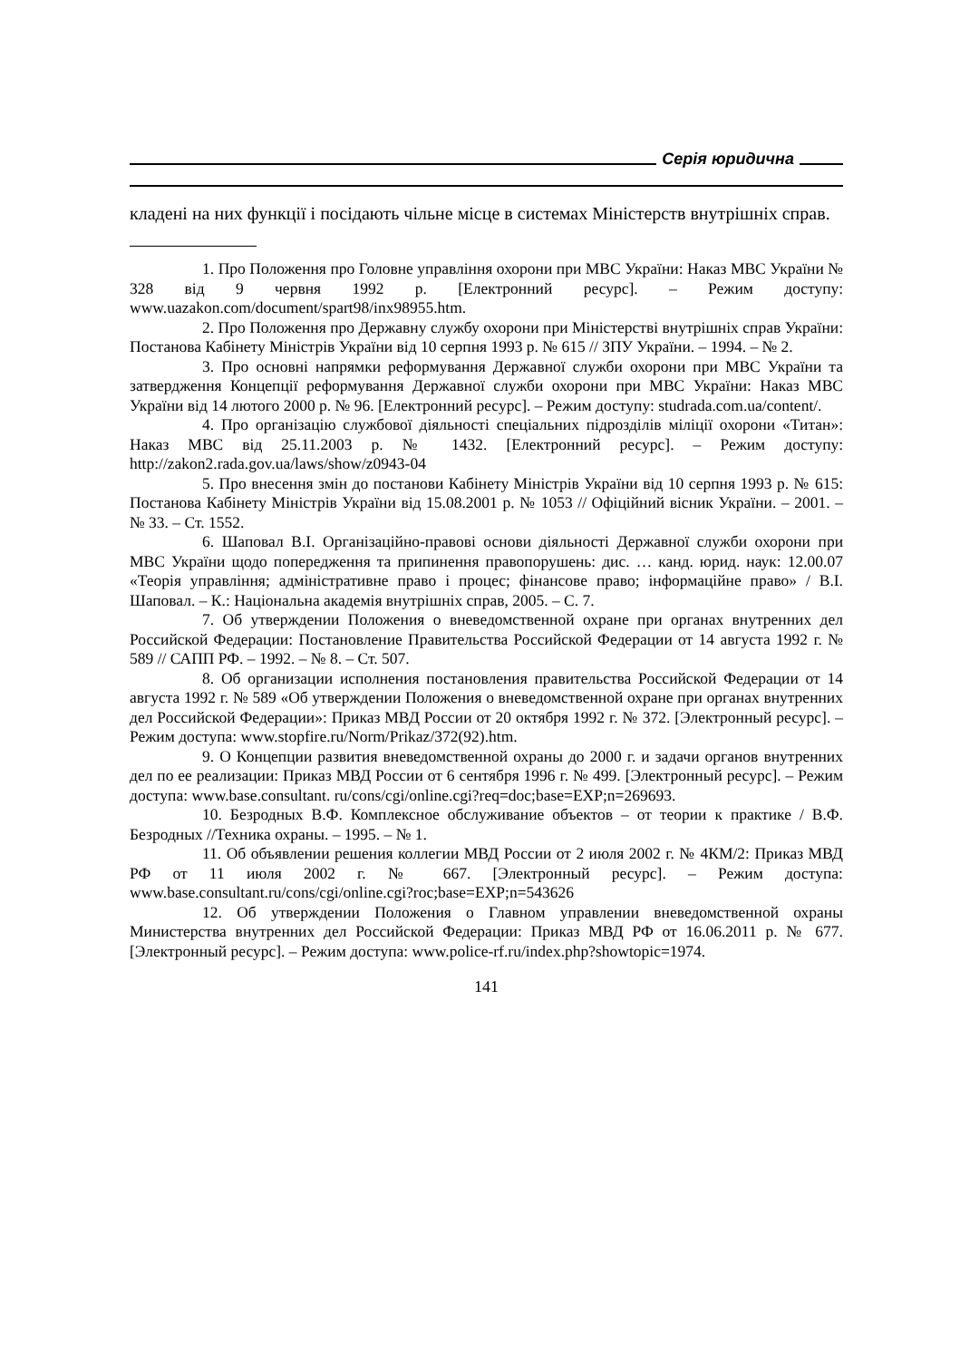Серія юридична
кладені на них функції і посідають чільне місце в системах Міністерств внутрішніх справ.
1. Про Положення про Головне управління охорони при МВС України: Наказ МВС України № 328 від 9 червня 1992 р. [Електронний ресурс]. – Режим доступу: www.uazakon.com/document/spart98/inx98955.htm.
2. Про Положення про Державну службу охорони при Міністерстві внутрішніх справ України: Постанова Кабінету Міністрів України від 10 серпня 1993 р. № 615 // ЗПУ України. – 1994. – № 2.
3. Про основні напрямки реформування Державної служби охорони при МВС України та затвердження Концепції реформування Державної служби охорони при МВС України: Наказ МВС України від 14 лютого 2000 р. № 96. [Електронний ресурс]. – Режим доступу: studrada.com.ua/content/.
4. Про організацію службової діяльності спеціальних підрозділів міліції охорони «Титан»: Наказ МВС від 25.11.2003 р. № 1432. [Електронний ресурс]. – Режим доступу: http://zakon2.rada.gov.ua/laws/show/z0943-04
5. Про внесення змін до постанови Кабінету Міністрів України від 10 серпня 1993 р. № 615: Постанова Кабінету Міністрів України від 15.08.2001 р. № 1053 // Офіційний вісник України. – 2001. – № 33. – Ст. 1552.
6. Шаповал В.І. Організаційно-правові основи діяльності Державної служби охорони при МВС України щодо попередження та припинення правопорушень: дис. … канд. юрид. наук: 12.00.07 «Теорія управління; адміністративне право і процес; фінансове право; інформаційне право» / В.І. Шаповал. – К.: Національна академія внутрішніх справ, 2005. – С. 7.
7. Об утверждении Положения о вневедомственной охране при органах внутренних дел Российской Федерации: Постановление Правительства Российской Федерации от 14 августа 1992 г. № 589 // САПП РФ. – 1992. – № 8. – Ст. 507.
8. Об организации исполнения постановления правительства Российской Федерации от 14 августа 1992 г. № 589 «Об утверждении Положения о вневедомственной охране при органах внутренних дел Российской Федерации»: Приказ МВД России от 20 октября 1992 г. № 372. [Электронный ресурс]. – Режим доступа: www.stopfire.ru/Norm/Prikaz/372(92).htm.
9. О Концепции развития вневедомственной охраны до 2000 г. и задачи органов внутренних дел по ее реализации: Приказ МВД России от 6 сентября 1996 г. № 499. [Электронный ресурс]. – Режим доступа: www.base.consultant. ru/cons/cgi/online.cgi?req=doc;base=EXP;n=269693.
10. Безродных В.Ф. Комплексное обслуживание объектов – от теории к практике / В.Ф. Безродных //Техника охраны. – 1995. – № 1.
11. Об объявлении решения коллегии МВД России от 2 июля 2002 г. № 4КМ/2: Приказ МВД РФ от 11 июля 2002 г. № 667. [Электронный ресурс]. – Режим доступа: www.base.consultant.ru/cons/cgi/online.cgi?roc;base=EXP;n=543626
12. Об утверждении Положения о Главном управлении вневедомственной охраны Министерства внутренних дел Российской Федерации: Приказ МВД РФ от 16.06.2011 р. № 677. [Электронный ресурс]. – Режим доступа: www.police-rf.ru/index.php?showtopic=1974.
141